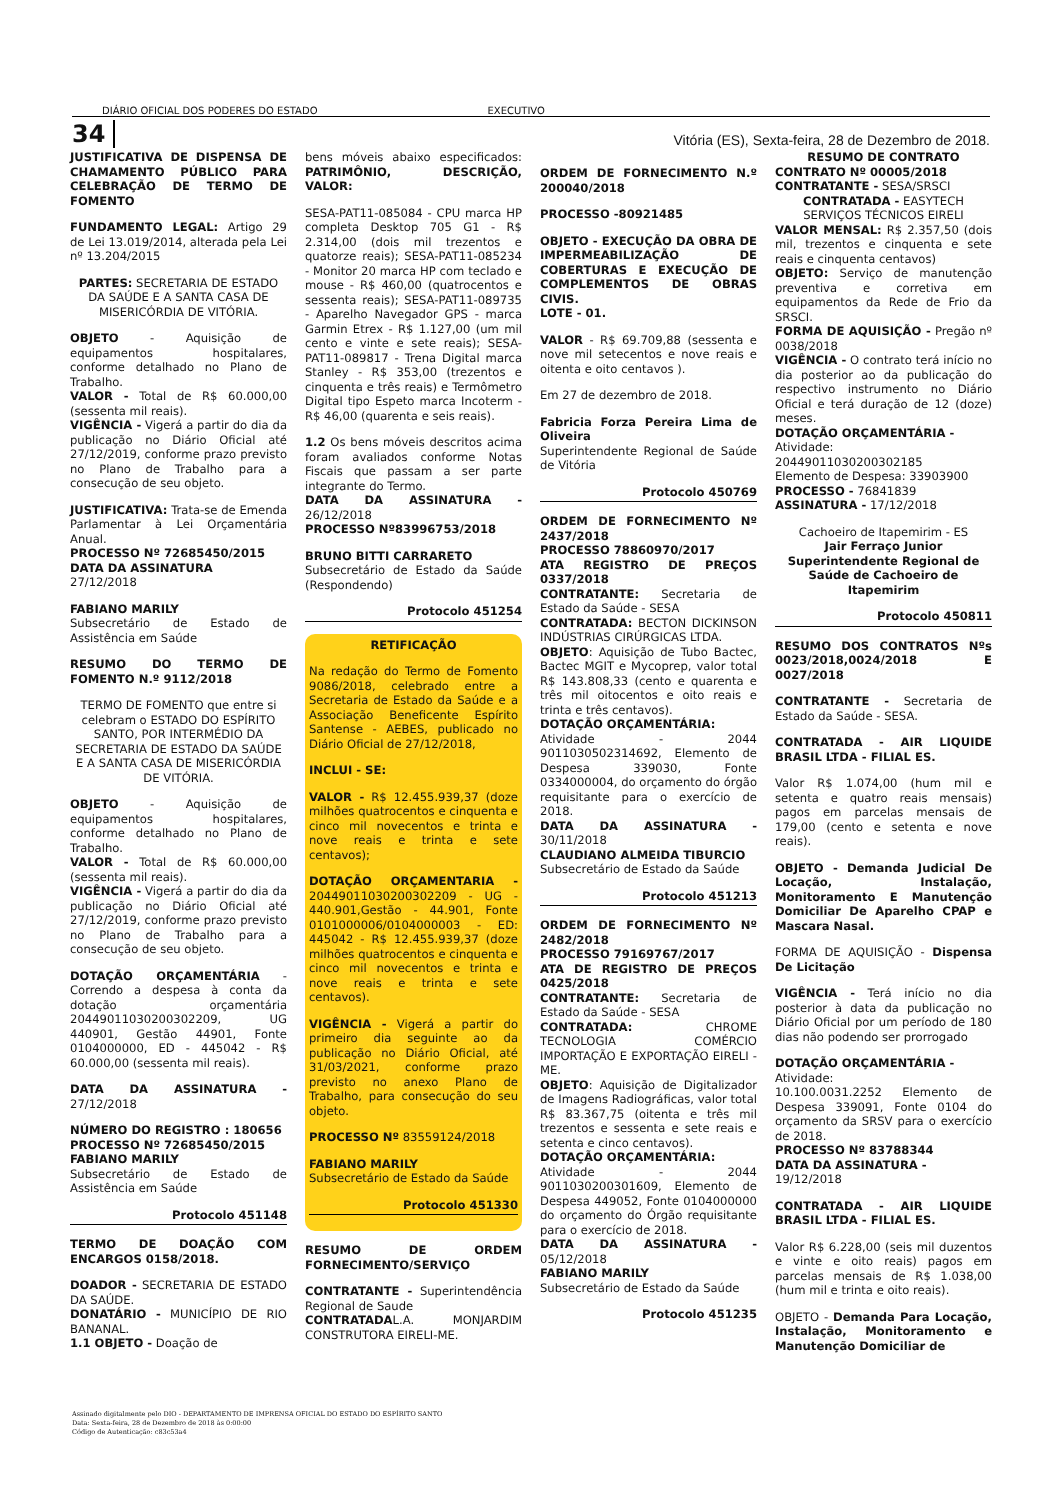DIÁRIO OFICIAL DOS PODERES DO ESTADO EXECUTIVO
34
Vitória (ES), Sexta-feira, 28 de Dezembro de 2018.
JUSTIFICATIVA DE DISPENSA DE CHAMAMENTO PÚBLICO PARA CELEBRAÇÃO DE TERMO DE FOMENTO
FUNDAMENTO LEGAL: Artigo 29 de Lei 13.019/2014, alterada pela Lei nº 13.204/2015
PARTES: SECRETARIA DE ESTADO DA SAÚDE E A SANTA CASA DE MISERICÓRDIA DE VITÓRIA.
OBJETO - Aquisição de equipamentos hospitalares, conforme detalhado no Plano de Trabalho.
VALOR - Total de R$ 60.000,00 (sessenta mil reais).
VIGÊNCIA - Vigerá a partir do dia da publicação no Diário Oficial até 27/12/2019, conforme prazo previsto no Plano de Trabalho para a consecução de seu objeto.
JUSTIFICATIVA: Trata-se de Emenda Parlamentar à Lei Orçamentária Anual.
PROCESSO Nº 72685450/2015
DATA DA ASSINATURA
27/12/2018
FABIANO MARILY
Subsecretário de Estado de Assistência em Saúde
RESUMO DO TERMO DE FOMENTO N.º 9112/2018
TERMO DE FOMENTO que entre si celebram o ESTADO DO ESPÍRITO SANTO, POR INTERMÉDIO DA SECRETARIA DE ESTADO DA SAÚDE E A SANTA CASA DE MISERICÓRDIA DE VITÓRIA.
OBJETO - Aquisição de equipamentos hospitalares, conforme detalhado no Plano de Trabalho.
VALOR - Total de R$ 60.000,00 (sessenta mil reais).
VIGÊNCIA - Vigerá a partir do dia da publicação no Diário Oficial até 27/12/2019, conforme prazo previsto no Plano de Trabalho para a consecução de seu objeto.
DOTAÇÃO ORÇAMENTÁRIA - Correndo a despesa à conta da dotação orçamentária 20449011030200302209, UG 440901, Gestão 44901, Fonte 0104000000, ED - 445042 - R$ 60.000,00 (sessenta mil reais).
DATA DA ASSINATURA - 27/12/2018
NÚMERO DO REGISTRO : 180656
PROCESSO Nº 72685450/2015
FABIANO MARILY
Subsecretário de Estado de Assistência em Saúde
Protocolo 451148
TERMO DE DOAÇÃO COM ENCARGOS 0158/2018.
DOADOR - SECRETARIA DE ESTADO DA SAÚDE.
DONATÁRIO - MUNICÍPIO DE RIO BANANAL.
1.1 OBJETO - Doação de
bens móveis abaixo especificados: PATRIMÔNIO, DESCRIÇÃO, VALOR:
SESA-PAT11-085084 - CPU marca HP completa Desktop 705 G1 - R$ 2.314,00 (dois mil trezentos e quatorze reais); SESA-PAT11-085234 - Monitor 20 marca HP com teclado e mouse - R$ 460,00 (quatrocentos e sessenta reais); SESA-PAT11-089735 - Aparelho Navegador GPS - marca Garmin Etrex - R$ 1.127,00 (um mil cento e vinte e sete reais); SESA-PAT11-089817 - Trena Digital marca Stanley - R$ 353,00 (trezentos e cinquenta e três reais) e Termômetro Digital tipo Espeto marca Incoterm - R$ 46,00 (quarenta e seis reais).
1.2 Os bens móveis descritos acima foram avaliados conforme Notas Fiscais que passam a ser parte integrante do Termo.
DATA DA ASSINATURA - 26/12/2018
PROCESSO Nº83996753/2018
BRUNO BITTI CARRARETO
Subsecretário de Estado da Saúde (Respondendo)
Protocolo 451254
RETIFICAÇÃO
Na redação do Termo de Fomento 9086/2018, celebrado entre a Secretaria de Estado da Saúde e a Associação Beneficente Espírito Santense - AEBES, publicado no Diário Oficial de 27/12/2018,
INCLUI - SE:
VALOR - R$ 12.455.939,37 (doze milhões quatrocentos e cinquenta e cinco mil novecentos e trinta e nove reais e trinta e sete centavos);
DOTAÇÃO ORÇAMENTARIA - 20449011030200302209 - UG - 440.901,Gestão - 44.901, Fonte 0101000006/0104000003 - ED: 445042 - R$ 12.455.939,37 (doze milhões quatrocentos e cinquenta e cinco mil novecentos e trinta e nove reais e trinta e sete centavos).
VIGÊNCIA - Vigerá a partir do primeiro dia seguinte ao da publicação no Diário Oficial, até 31/03/2021, conforme prazo previsto no anexo Plano de Trabalho, para consecução do seu objeto.
PROCESSO Nº 83559124/2018
FABIANO MARILY
Subsecretário de Estado da Saúde
Protocolo 451330
RESUMO DE ORDEM FORNECIMENTO/SERVIÇO
CONTRATANTE - Superintendência Regional de Saude
CONTRATADAL.A. MONJARDIM CONSTRUTORA EIRELI-ME.
ORDEM DE FORNECIMENTO N.º 200040/2018
PROCESSO -80921485
OBJETO - EXECUÇÃO DA OBRA DE IMPERMEABILIZAÇÃO DE COBERTURAS E EXECUÇÃO DE COMPLEMENTOS DE OBRAS CIVIS.
LOTE - 01.
VALOR - R$ 69.709,88 (sessenta e nove mil setecentos e nove reais e oitenta e oito centavos ).
Em 27 de dezembro de 2018.
Fabricia Forza Pereira Lima de Oliveira
Superintendente Regional de Saúde de Vitória
Protocolo 450769
ORDEM DE FORNECIMENTO Nº 2437/2018
PROCESSO 78860970/2017
ATA REGISTRO DE PREÇOS 0337/2018
CONTRATANTE: Secretaria de Estado da Saúde - SESA
CONTRATADA: BECTON DICKINSON INDÚSTRIAS CIRÚRGICAS LTDA.
OBJETO: Aquisição de Tubo Bactec, Bactec MGIT e Mycoprep, valor total R$ 143.808,33 (cento e quarenta e três mil oitocentos e oito reais e trinta e três centavos).
DOTAÇÃO ORÇAMENTÁRIA:
Atividade - 2044 9011030502314692, Elemento de Despesa 339030, Fonte 0334000004, do orçamento do órgão requisitante para o exercício de 2018.
DATA DA ASSINATURA - 30/11/2018
CLAUDIANO ALMEIDA TIBURCIO
Subsecretário de Estado da Saúde
Protocolo 451213
ORDEM DE FORNECIMENTO Nº 2482/2018
PROCESSO 79169767/2017
ATA DE REGISTRO DE PREÇOS 0425/2018
CONTRATANTE: Secretaria de Estado da Saúde - SESA
CONTRATADA: CHROME TECNOLOGIA COMÉRCIO IMPORTAÇÃO E EXPORTAÇÃO EIRELI - ME.
OBJETO: Aquisição de Digitalizador de Imagens Radiográficas, valor total R$ 83.367,75 (oitenta e três mil trezentos e sessenta e sete reais e setenta e cinco centavos).
DOTAÇÃO ORÇAMENTÁRIA:
Atividade - 2044 9011030200301609, Elemento de Despesa 449052, Fonte 0104000000 do orçamento do Órgão requisitante para o exercício de 2018.
DATA DA ASSINATURA - 05/12/2018
FABIANO MARILY
Subsecretário de Estado da Saúde
Protocolo 451235
RESUMO DE CONTRATO
CONTRATO Nº 00005/2018
CONTRATANTE - SESA/SRSCI
CONTRATADA - EASYTECH SERVIÇOS TÉCNICOS EIRELI
VALOR MENSAL: R$ 2.357,50 (dois mil, trezentos e cinquenta e sete reais e cinquenta centavos)
OBJETO: Serviço de manutenção preventiva e corretiva em equipamentos da Rede de Frio da SRSCI.
FORMA DE AQUISIÇÃO - Pregão nº 0038/2018
VIGÊNCIA - O contrato terá início no dia posterior ao da publicação do respectivo instrumento no Diário Oficial e terá duração de 12 (doze) meses.
DOTAÇÃO ORÇAMENTÁRIA -
Atividade:
20449011030200302185
Elemento de Despesa: 33903900
PROCESSO - 76841839
ASSINATURA - 17/12/2018
Cachoeiro de Itapemirim - ES
Jair Ferraço Junior
Superintendente Regional de Saúde de Cachoeiro de Itapemirim
Protocolo 450811
RESUMO DOS CONTRATOS Nºs 0023/2018,0024/2018 E 0027/2018
CONTRATANTE - Secretaria de Estado da Saúde - SESA.
CONTRATADA - AIR LIQUIDE BRASIL LTDA - FILIAL ES.
Valor R$ 1.074,00 (hum mil e setenta e quatro reais mensais) pagos em parcelas mensais de 179,00 (cento e setenta e nove reais).
OBJETO - Demanda Judicial De Locação, Instalação, Monitoramento E Manutenção Domiciliar De Aparelho CPAP e Mascara Nasal.
FORMA DE AQUISIÇÃO - Dispensa De Licitação
VIGÊNCIA - Terá início no dia posterior à data da publicação no Diário Oficial por um período de 180 dias não podendo ser prorrogado
DOTAÇÃO ORÇAMENTÁRIA -
Atividade:
10.100.0031.2252 Elemento de Despesa 339091, Fonte 0104 do orçamento da SRSV para o exercício de 2018.
PROCESSO Nº 83788344
DATA DA ASSINATURA -
19/12/2018
CONTRATADA - AIR LIQUIDE BRASIL LTDA - FILIAL ES.
Valor R$ 6.228,00 (seis mil duzentos e vinte e oito reais) pagos em parcelas mensais de R$ 1.038,00 (hum mil e trinta e oito reais).
OBJETO - Demanda Para Locação, Instalação, Monitoramento e Manutenção Domiciliar de
Assinado digitalmente pelo DIO - DEPARTAMENTO DE IMPRENSA OFICIAL DO ESTADO DO ESPÍRITO SANTO
Data: Sexta-feira, 28 de Dezembro de 2018 às 0:00:00
Código de Autenticação: c83c53a4